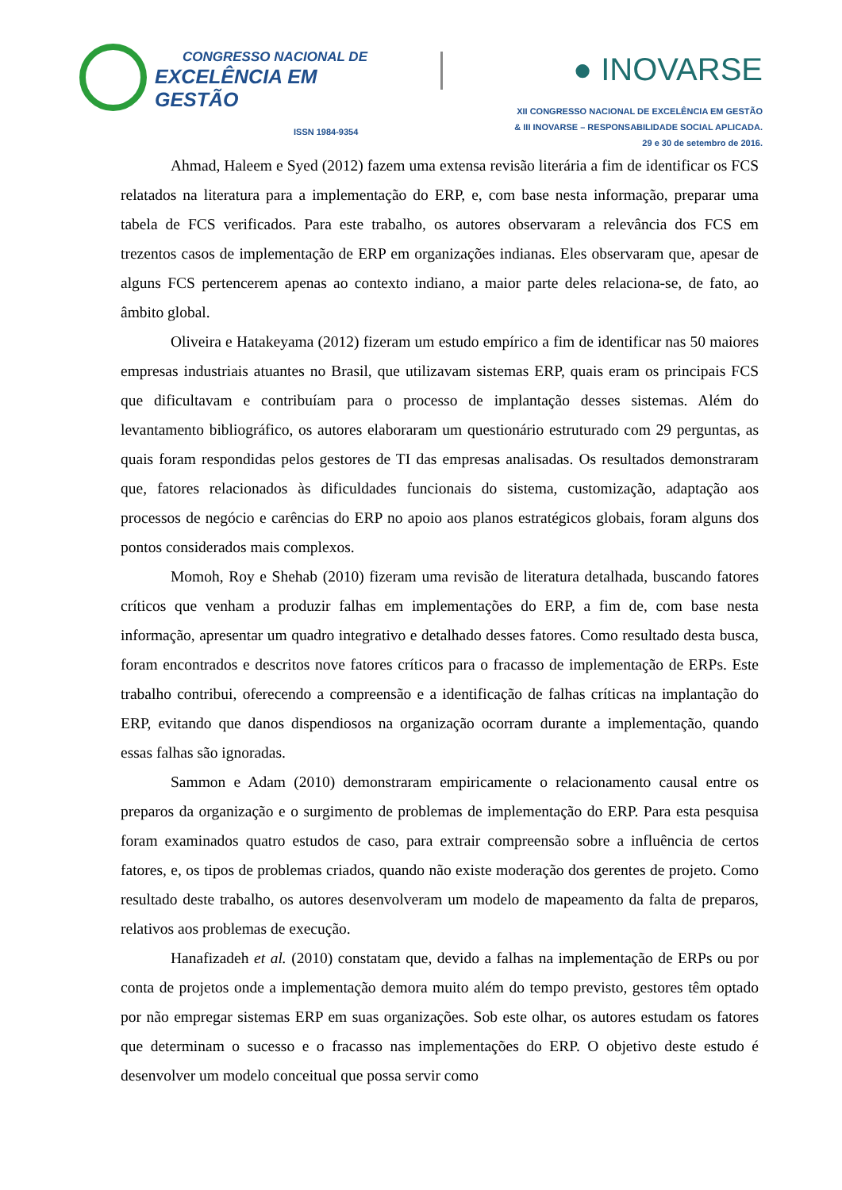CONGRESSO NACIONAL DE
EXCELÊNCIA EM GESTÃO
ISSN 1984-9354
● INOVARSE
XII CONGRESSO NACIONAL DE EXCELÊNCIA EM GESTÃO
& III INOVARSE – RESPONSABILIDADE SOCIAL APLICADA.
29 e 30 de setembro de 2016.
Ahmad, Haleem e Syed (2012) fazem uma extensa revisão literária a fim de identificar os FCS relatados na literatura para a implementação do ERP, e, com base nesta informação, preparar uma tabela de FCS verificados. Para este trabalho, os autores observaram a relevância dos FCS em trezentos casos de implementação de ERP em organizações indianas. Eles observaram que, apesar de alguns FCS pertencerem apenas ao contexto indiano, a maior parte deles relaciona-se, de fato, ao âmbito global.
Oliveira e Hatakeyama (2012) fizeram um estudo empírico a fim de identificar nas 50 maiores empresas industriais atuantes no Brasil, que utilizavam sistemas ERP, quais eram os principais FCS que dificultavam e contribuíam para o processo de implantação desses sistemas. Além do levantamento bibliográfico, os autores elaboraram um questionário estruturado com 29 perguntas, as quais foram respondidas pelos gestores de TI das empresas analisadas. Os resultados demonstraram que, fatores relacionados às dificuldades funcionais do sistema, customização, adaptação aos processos de negócio e carências do ERP no apoio aos planos estratégicos globais, foram alguns dos pontos considerados mais complexos.
Momoh, Roy e Shehab (2010) fizeram uma revisão de literatura detalhada, buscando fatores críticos que venham a produzir falhas em implementações do ERP, a fim de, com base nesta informação, apresentar um quadro integrativo e detalhado desses fatores. Como resultado desta busca, foram encontrados e descritos nove fatores críticos para o fracasso de implementação de ERPs. Este trabalho contribui, oferecendo a compreensão e a identificação de falhas críticas na implantação do ERP, evitando que danos dispendiosos na organização ocorram durante a implementação, quando essas falhas são ignoradas.
Sammon e Adam (2010) demonstraram empiricamente o relacionamento causal entre os preparos da organização e o surgimento de problemas de implementação do ERP. Para esta pesquisa foram examinados quatro estudos de caso, para extrair compreensão sobre a influência de certos fatores, e, os tipos de problemas criados, quando não existe moderação dos gerentes de projeto. Como resultado deste trabalho, os autores desenvolveram um modelo de mapeamento da falta de preparos, relativos aos problemas de execução.
Hanafizadeh et al. (2010) constatam que, devido a falhas na implementação de ERPs ou por conta de projetos onde a implementação demora muito além do tempo previsto, gestores têm optado por não empregar sistemas ERP em suas organizações. Sob este olhar, os autores estudam os fatores que determinam o sucesso e o fracasso nas implementações do ERP. O objetivo deste estudo é desenvolver um modelo conceitual que possa servir como